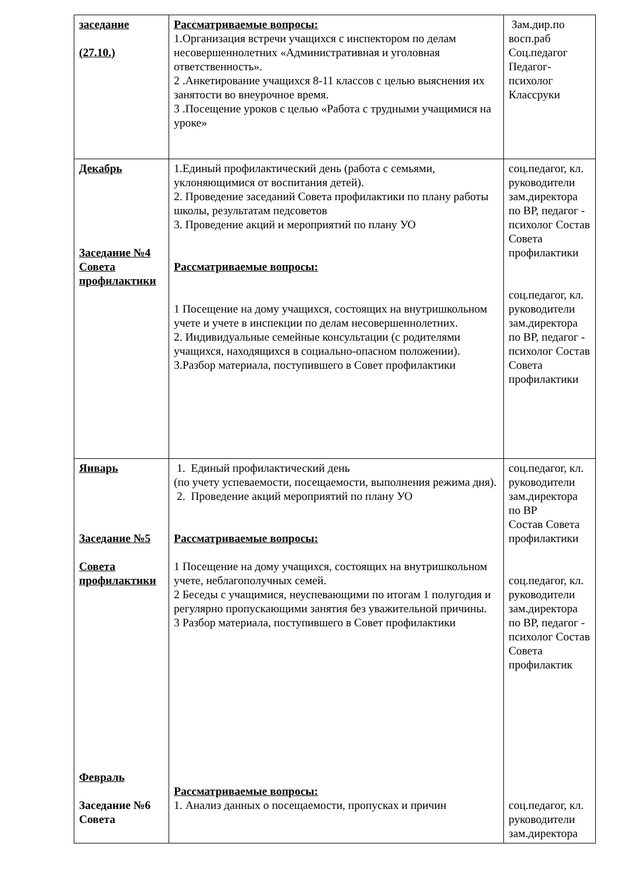| заседание (27.10.) | Рассматриваемые вопросы: 1.Организация встречи учащихся с инспектором по делам несовершеннолетних «Административная и уголовная ответственность». 2 .Анкетирование учащихся 8-11 классов с целью выяснения их занятости во внеурочное время. 3 .Посещение уроков с целью «Работа с трудными учащимися на уроке» | Зам.дир.по восп.раб Соц.педагог Педагог-психолог Классруки |
| Декабрь Заседание №4 Совета профилактики | 1.Единый профилактический день (работа с семьями, уклоняющимися от воспитания детей). 2. Проведение заседаний Совета профилактики по плану работы школы, результатам педсоветов 3. Проведение акций и мероприятий по плану УО Рассматриваемые вопросы: 1 Посещение на дому учащихся, состоящих на внутришкольном учете и учете в инспекции по делам несовершеннолетних. 2. Индивидуальные семейные консультации (с родителями учащихся, находящихся в социально-опасном положении). 3.Разбор материала, поступившего в Совет профилактики | соц.педагог, кл. руководители зам.директора по ВР, педагог - психолог Состав Совета профилактики соц.педагог, кл. руководители зам.директора по ВР, педагог - психолог Состав Совета профилактики |
| Январь Заседание №5 Совета профилактики Февраль Заседание №6 Совета | 1. Единый профилактический день (по учету успеваемости, посещаемости, выполнения режима дня). 2. Проведение акций мероприятий по плану УО Рассматриваемые вопросы: 1 Посещение на дому учащихся, состоящих на внутришкольном учете, неблагополучных семей. 2 Беседы с учащимися, неуспевающими по итогам 1 полугодия и регулярно пропускающими занятия без уважительной причины. 3 Разбор материала, поступившего в Совет профилактики Рассматриваемые вопросы: 1. Анализ данных о посещаемости, пропусках и причин | соц.педагог, кл. руководители зам.директора по ВР Состав Совета профилактики соц.педагог, кл. руководители зам.директора по ВР, педагог - психолог Состав Совета профилактик соц.педагог, кл. руководители зам.директора |